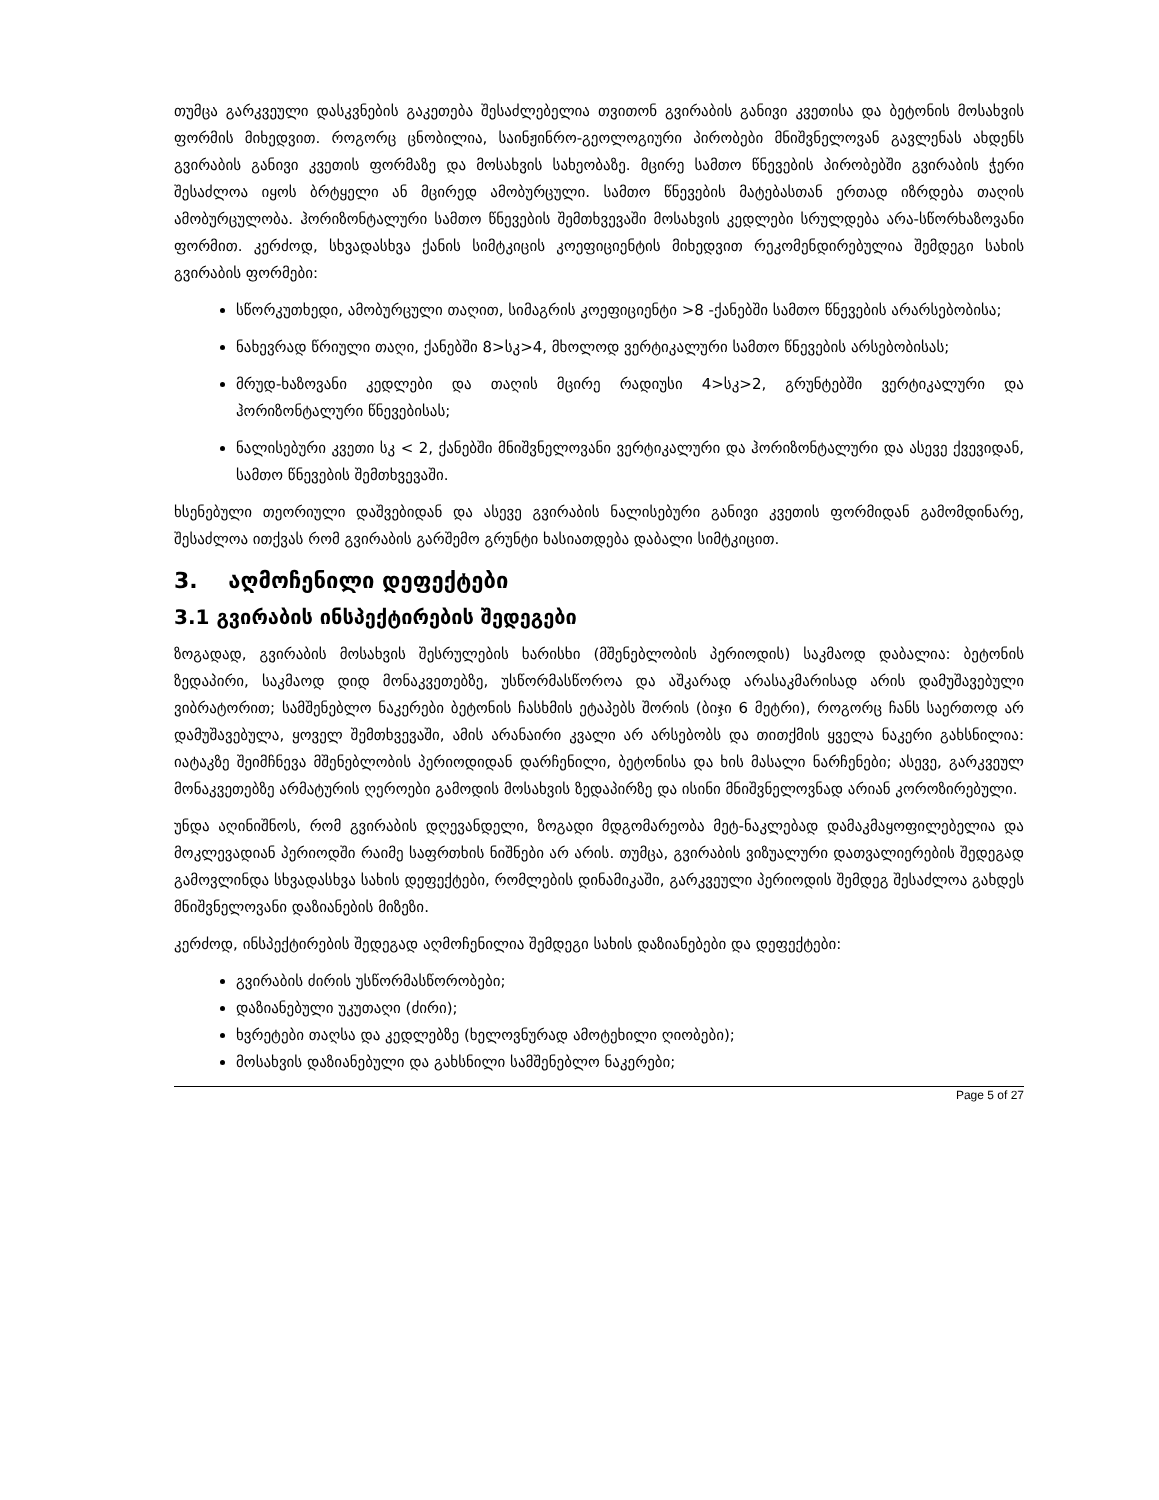თუმცა გარკვეული დასკვნების გაკეთება შესაძლებელია თვითონ გვირაბის განივი კვეთისა და ბეტონის მოსახვის ფორმის მიხედვით. როგორც ცნობილია, საინჟინრო-გეოლოგიური პირობები მნიშვნელოვან გავლენას ახდენს გვირაბის განივი კვეთის ფორმაზე და მოსახვის სახეობაზე. მცირე სამთო წნევების პირობებში გვირაბის ჭერი შესაძლოა იყოს ბრტყელი ან მცირედ ამობურცული. სამთო წნევების მატებასთან ერთად იზრდება თაღის ამობურცულობა. ჰორიზონტალური სამთო წნევების შემთხვევაში მოსახვის კედლები სრულდება არა-სწორხაზოვანი ფორმით. კერძოდ, სხვადასხვა ქანის სიმტკიცის კოეფიციენტის მიხედვით რეკომენდირებულია შემდეგი სახის გვირაბის ფორმები:
სწორკუთხედი, ამობურცული თაღით, სიმაგრის კოეფიციენტი >8 -ქანებში სამთო წნევების არარსებობისა;
ნახევრად წრიული თაღი, ქანებში 8>სკ>4, მხოლოდ ვერტიკალური სამთო წნევების არსებობისას;
მრუდ-ხაზოვანი კედლები და თაღის მცირე რადიუსი 4>სკ>2, გრუნტებში ვერტიკალური და ჰორიზონტალური წნევებისას;
ნალისებური კვეთი სკ < 2, ქანებში მნიშვნელოვანი ვერტიკალური და ჰორიზონტალური და ასევე ქვევიდან, სამთო წნევების შემთხვევაში.
ხსენებული თეორიული დაშვებიდან და ასევე გვირაბის ნალისებური განივი კვეთის ფორმიდან გამომდინარე, შესაძლოა ითქვას რომ გვირაბის გარშემო გრუნტი ხასიათდება დაბალი სიმტკიცით.
3. აღმოჩენილი დეფექტები
3.1 გვირაბის ინსპექტირების შედეგები
ზოგადად, გვირაბის მოსახვის შესრულების ხარისხი (მშენებლობის პერიოდის) საკმაოდ დაბალია: ბეტონის ზედაპირი, საკმაოდ დიდ მონაკვეთებზე, უსწორმასწოროა და აშკარად არასაკმარისად არის დამუშავებული ვიბრატორით; სამშენებლო ნაკერები ბეტონის ჩასხმის ეტაპებს შორის (ბიჯი 6 მეტრი), როგორც ჩანს საერთოდ არ დამუშავებულა, ყოველ შემთხვევაში, ამის არანაირი კვალი არ არსებობს და თითქმის ყველა ნაკერი გახსნილია: იატაკზე შეიმჩნევა მშენებლობის პერიოდიდან დარჩენილი, ბეტონისა და ხის მასალი ნარჩენები; ასევე, გარკვეულ მონაკვეთებზე არმატურის ღეროები გამოდის მოსახვის ზედაპირზე და ისინი მნიშვნელოვნად არიან კოროზირებული.
უნდა აღინიშნოს, რომ გვირაბის დღევანდელი, ზოგადი მდგომარეობა მეტ-ნაკლებად დამაკმაყოფილებელია და მოკლევადიან პერიოდში რაიმე საფრთხის ნიშნები არ არის. თუმცა, გვირაბის ვიზუალური დათვალიერების შედეგად გამოვლინდა სხვადასხვა სახის დეფექტები, რომლების დინამიკაში, გარკვეული პერიოდის შემდეგ შესაძლოა გახდეს მნიშვნელოვანი დაზიანების მიზეზი.
კერძოდ, ინსპექტირების შედეგად აღმოჩენილია შემდეგი სახის დაზიანებები და დეფექტები:
გვირაბის ძირის უსწორმასწორობები;
დაზიანებული უკუთაღი (ძირი);
ხვრეტები თაღსა და კედლებზე (ხელოვნურად ამოტეხილი ღიობები);
მოსახვის დაზიანებული და გახსნილი სამშენებლო ნაკერები;
Page 5 of 27